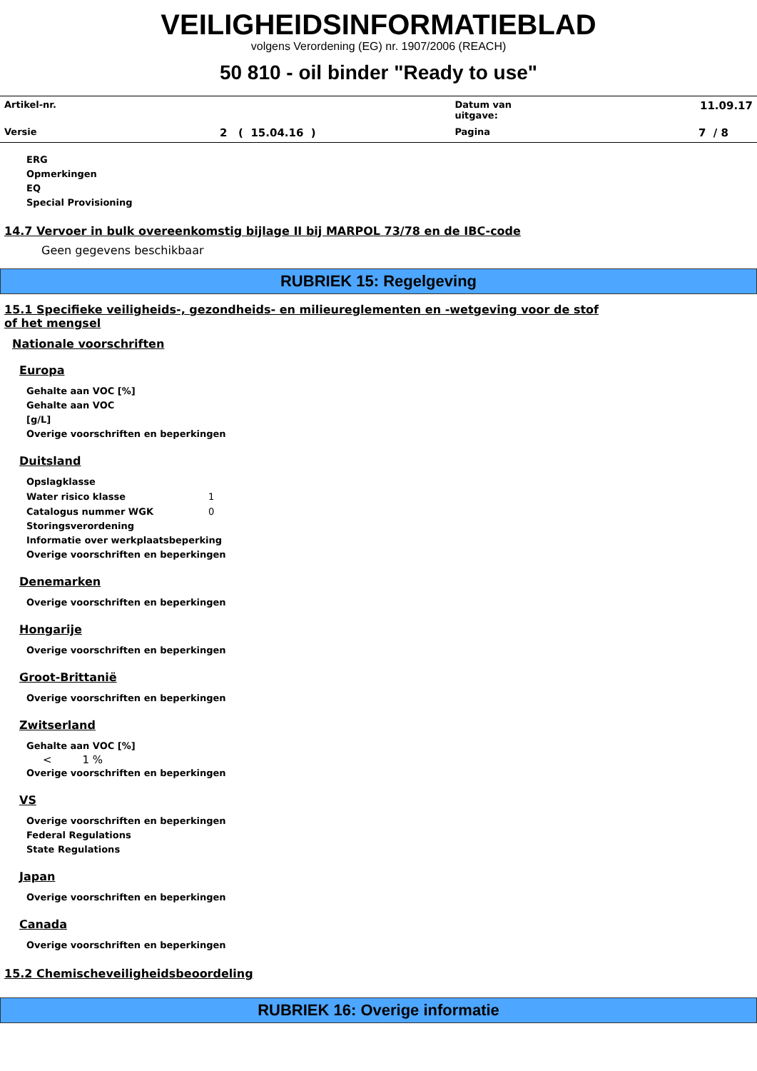VEILIGHEIDSINFORMATIEBLAD
volgens Verordening (EG) nr. 1907/2006 (REACH)
50 810 - oil binder "Ready to use"
| Artikel-nr. | | Datum van uitgave: | 11.09.17 |
| Versie | 2 ( 15.04.16 ) | Pagina | 7 / 8 |
ERG
Opmerkingen
EQ
Special Provisioning
14.7 Vervoer in bulk overeenkomstig bijlage II bij MARPOL 73/78 en de IBC-code
Geen gegevens beschikbaar
RUBRIEK 15: Regelgeving
15.1 Specifieke veiligheids-, gezondheids- en milieureglementen en -wetgeving voor de stof of het mengsel
Nationale voorschriften
Europa
Gehalte aan VOC [%]
Gehalte aan VOC
[g/L]
Overige voorschriften en beperkingen
Duitsland
Opslagklasse
Water risico klasse 1
Catalogus nummer WGK 0
Storingsverordening
Informatie over werkplaatsbeperking
Overige voorschriften en beperkingen
Denemarken
Overige voorschriften en beperkingen
Hongarije
Overige voorschriften en beperkingen
Groot-Brittanië
Overige voorschriften en beperkingen
Zwitserland
Gehalte aan VOC [%]
< 1 %
Overige voorschriften en beperkingen
VS
Overige voorschriften en beperkingen
Federal Regulations
State Regulations
Japan
Overige voorschriften en beperkingen
Canada
Overige voorschriften en beperkingen
15.2 Chemischeveiligheidsbeoordeling
RUBRIEK 16: Overige informatie